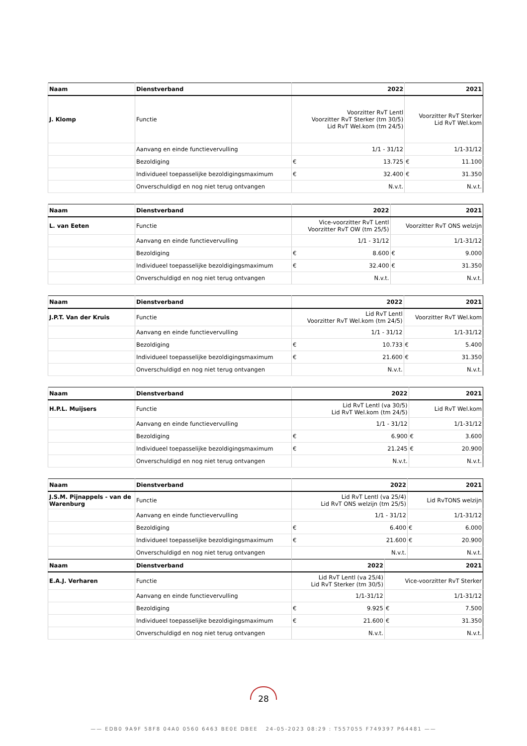| Naam | Dienstverband | 2022 | 2021 |
| --- | --- | --- | --- |
| J. Klomp | Functie | Voorzitter RvT Lentl Voorzitter RvT Sterker (tm 30/5) Lid RvT Wel.kom (tm 24/5) | Voorzitter RvT Sterker Lid RvT Wel.kom |
| | Aanvang en einde functievervulling | 1/1 - 31/12 | 1/1-31/12 |
| | Bezoldiging | € 13.725 | € 11.100 |
| | Individueel toepasselijke bezoldigingsmaximum | € 32.400 | € 31.350 |
| | Onverschuldigd en nog niet terug ontvangen | N.v.t. | N.v.t. |
| Naam | Dienstverband | 2022 | 2021 |
| --- | --- | --- | --- |
| L. van Eeten | Functie | Vice-voorzitter RvT Lentl Voorzitter RvT OW (tm 25/5) | Voorzitter RvT ONS welzijn |
| | Aanvang en einde functievervulling | 1/1 - 31/12 | 1/1-31/12 |
| | Bezoldiging | € 8.600 | € 9.000 |
| | Individueel toepasselijke bezoldigingsmaximum | € 32.400 | € 31.350 |
| | Onverschuldigd en nog niet terug ontvangen | N.v.t. | N.v.t. |
| Naam | Dienstverband | 2022 | 2021 |
| --- | --- | --- | --- |
| J.P.T. Van der Kruis | Functie | Lid RvT Lentl Voorzitter RvT Wel.kom (tm 24/5) | Voorzitter RvT Wel.kom |
| | Aanvang en einde functievervulling | 1/1 - 31/12 | 1/1-31/12 |
| | Bezoldiging | € 10.733 | € 5.400 |
| | Individueel toepasselijke bezoldigingsmaximum | € 21.600 | € 31.350 |
| | Onverschuldigd en nog niet terug ontvangen | N.v.t. | N.v.t. |
| Naam | Dienstverband | 2022 | 2021 |
| --- | --- | --- | --- |
| H.P.L. Muijsers | Functie | Lid RvT Lentl (va 30/5) Lid RvT Wel.kom (tm 24/5) | Lid RvT Wel.kom |
| | Aanvang en einde functievervulling | 1/1 - 31/12 | 1/1-31/12 |
| | Bezoldiging | € 6.900 | € 3.600 |
| | Individueel toepasselijke bezoldigingsmaximum | € 21.245 | € 20.900 |
| | Onverschuldigd en nog niet terug ontvangen | N.v.t. | N.v.t. |
| Naam | Dienstverband | 2022 | 2021 |
| --- | --- | --- | --- |
| J.S.M. Pijnappels - van de Warenburg | Functie | Lid RvT Lentl (va 25/4) Lid RvT ONS welzijn (tm 25/5) | Lid RvTONS welzijn |
| | Aanvang en einde functievervulling | 1/1 - 31/12 | 1/1-31/12 |
| | Bezoldiging | € 6.400 | € 6.000 |
| | Individueel toepasselijke bezoldigingsmaximum | € 21.600 | € 20.900 |
| | Onverschuldigd en nog niet terug ontvangen | N.v.t. | N.v.t. |
| Naam | Dienstverband | 2022 | 2021 |
| --- | --- | --- | --- |
| E.A.J. Verharen | Functie | Lid RvT Lentl (va 25/4) Lid RvT Sterker (tm 30/5) | Vice-voorzitter RvT Sterker |
| | Aanvang en einde functievervulling | 1/1-31/12 | 1/1-31/12 |
| | Bezoldiging | € 9.925 | € 7.500 |
| | Individueel toepasselijke bezoldigingsmaximum | € 21.600 | € 31.350 |
| | Onverschuldigd en nog niet terug ontvangen | N.v.t. | N.v.t. |
28
—— EDB0 9A9F 58F8 04A0 0560 6463 BE0E DBEE 24-05-2023 08:29 : T557055 F749397 P64481 ——